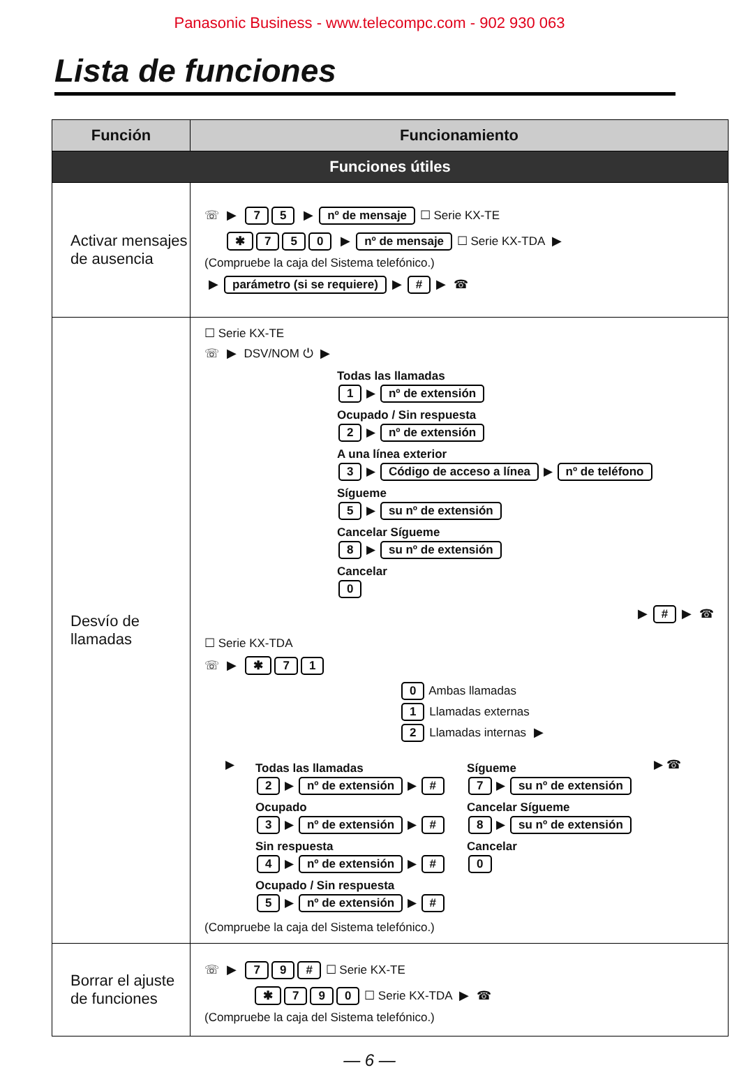Panasonic Business - www.telecompc.com - 902 930 063
Lista de funciones
| Función | Funcionamiento |
| --- | --- |
| Funciones útiles | |
| Activar mensajes de ausencia | ☏ ▶ 7 5 ▶ nº de mensaje ☐ Serie KX-TE ✱ 7 5 0 ▶ nº de mensaje ☐ Serie KX-TDA ▶ (Compruebe la caja del Sistema telefónico.) ▶ parámetro (si se requiere) ▶ # ▶ ☎ |
| Desvío de llamadas | ☐ Serie KX-TE ☏ ▶ DSV/NOM ⏻ ▶ Todas las llamadas 1 ▶ nº de extensión Ocupado / Sin respuesta 2 ▶ nº de extensión A una línea exterior 3 ▶ Código de acceso a línea ▶ nº de teléfono Sígueme 5 ▶ su nº de extensión Cancelar Sígueme 8 ▶ su nº de extensión Cancelar 0 ▶ # ▶ ☎ ☐ Serie KX-TDA ☏ ▶ ✱ 7 1 0 Ambas llamadas 1 Llamadas externas 2 Llamadas internas ▶ ▶ Todas las llamadas 2 ▶ nº de extensión ▶ # Ocupado 3 ▶ nº de extensión ▶ # Sin respuesta 4 ▶ nº de extensión ▶ # Ocupado / Sin respuesta 5 ▶ nº de extensión ▶ # Sígueme 7 ▶ su nº de extensión Cancelar Sígueme 8 ▶ su nº de extensión Cancelar 0 ▶ ☎ (Compruebe la caja del Sistema telefónico.) |
| Borrar el ajuste de funciones | ☏ ▶ 7 9 # ☐ Serie KX-TE ✱ 7 9 0 ☐ Serie KX-TDA ▶ ☎ (Compruebe la caja del Sistema telefónico.) |
— 6 —